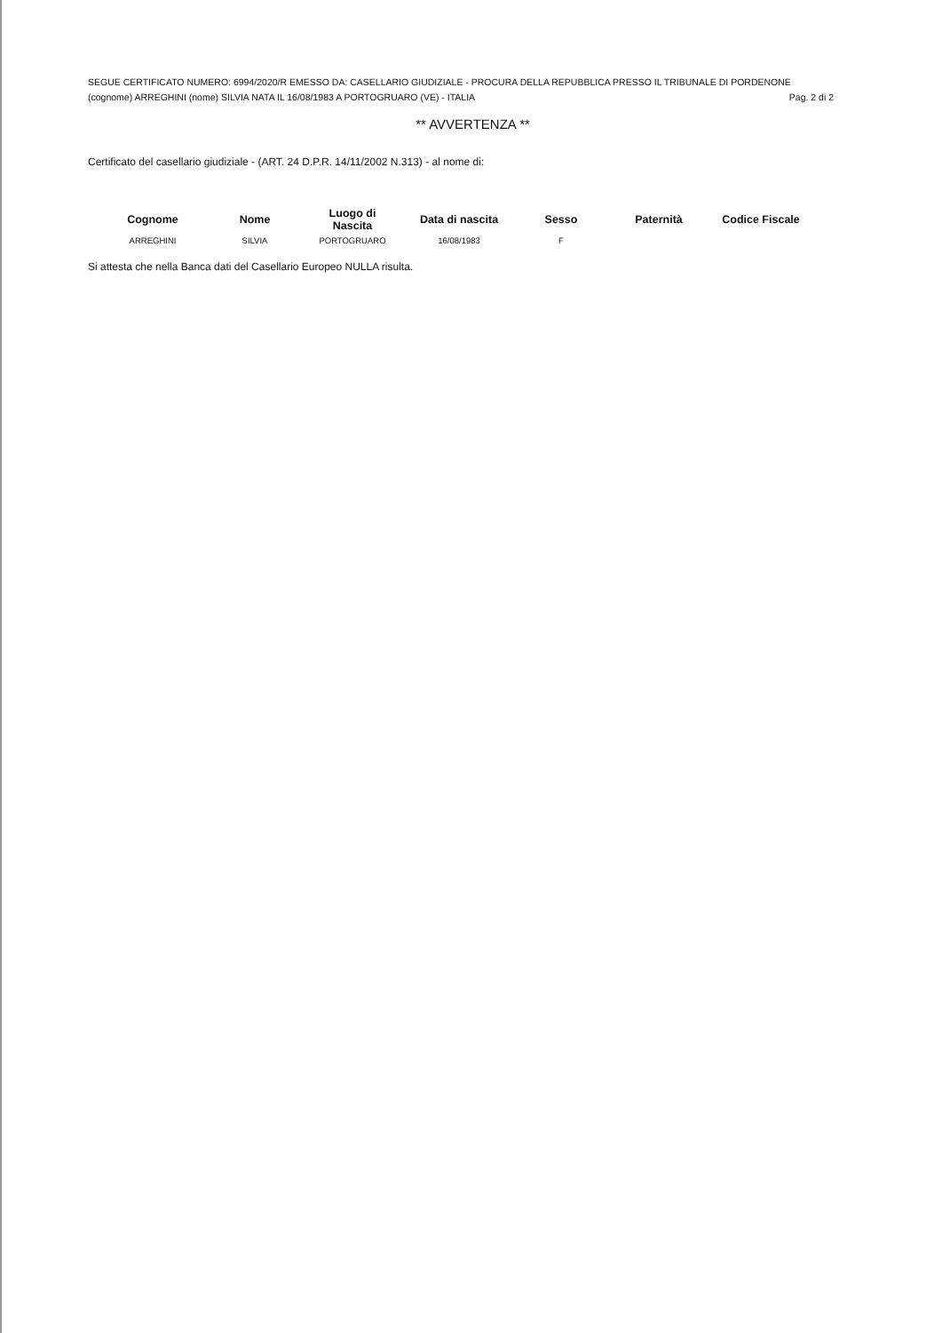SEGUE CERTIFICATO NUMERO: 6994/2020/R EMESSO DA: CASELLARIO GIUDIZIALE - PROCURA DELLA REPUBBLICA PRESSO IL TRIBUNALE DI PORDENONE
(cognome) ARREGHINI (nome) SILVIA NATA IL 16/08/1983 A PORTOGRUARO (VE) - ITALIA Pag. 2 di 2
** AVVERTENZA **
Certificato del casellario giudiziale - (ART. 24 D.P.R. 14/11/2002 N.313) - al nome di:
| Cognome | Nome | Luogo di Nascita | Data di nascita | Sesso | Paternità | Codice Fiscale |
| --- | --- | --- | --- | --- | --- | --- |
| ARREGHINI | SILVIA | PORTOGRUARO | 16/08/1983 | F | | |
Si attesta che nella Banca dati del Casellario Europeo NULLA risulta.